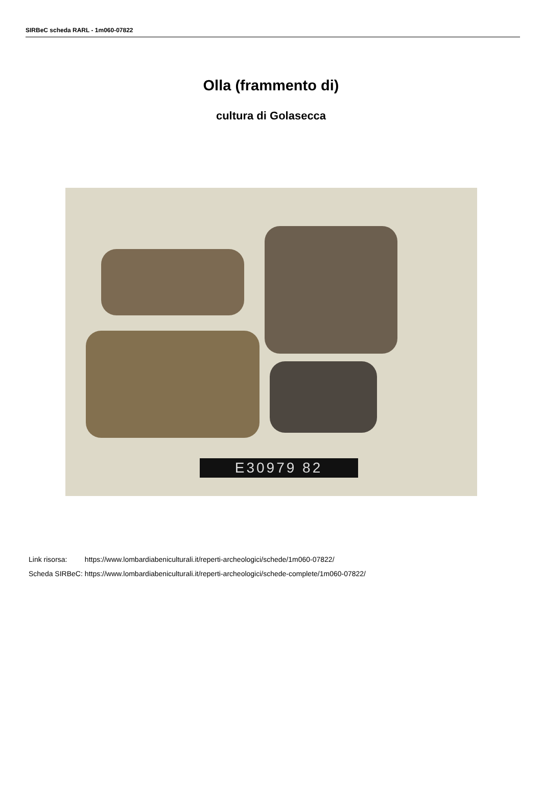SIRBeC scheda RARL - 1m060-07822
Olla (frammento di)
cultura di Golasecca
E30979 82
| Link risorsa: | https://www.lombardiabeniculturali.it/reperti-archeologici/schede/1m060-07822/ |
| Scheda SIRBeC: | https://www.lombardiabeniculturali.it/reperti-archeologici/schede-complete/1m060-07822/ |